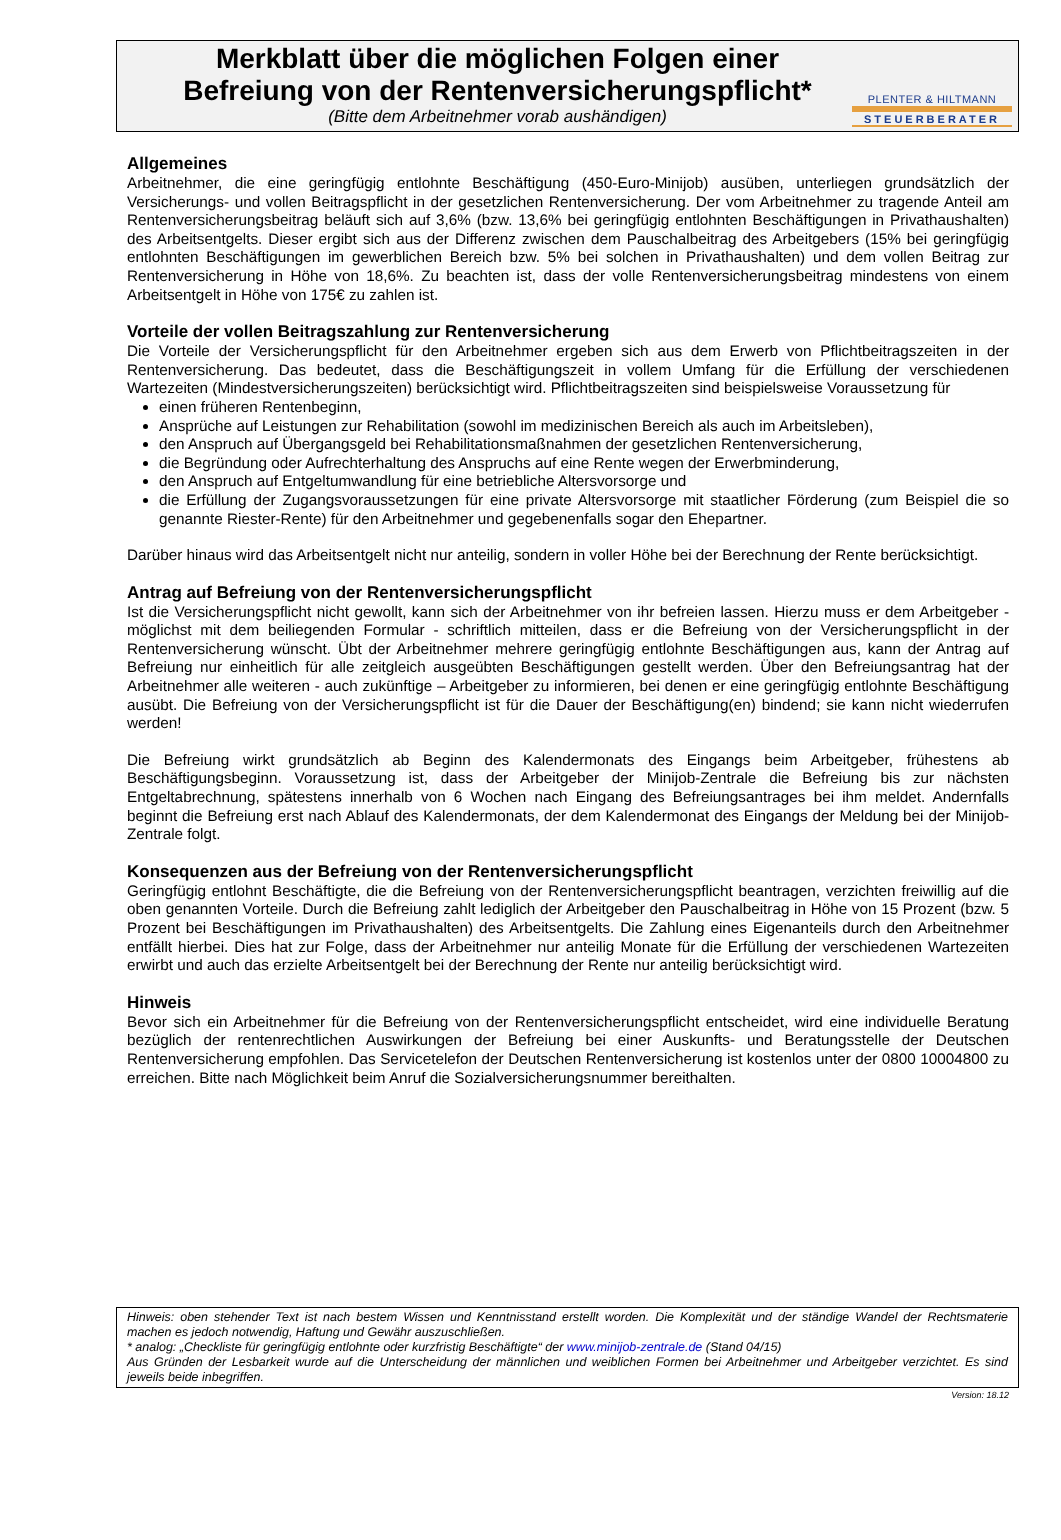Merkblatt über die möglichen Folgen einer Befreiung von der Rentenversicherungspflicht*
(Bitte dem Arbeitnehmer vorab aushändigen)
PLENTER & HILTMANN
STEUERBERATER
Allgemeines
Arbeitnehmer, die eine geringfügig entlohnte Beschäftigung (450-Euro-Minijob) ausüben, unterliegen grundsätzlich der Versicherungs- und vollen Beitragspflicht in der gesetzlichen Rentenversicherung. Der vom Arbeitnehmer zu tragende Anteil am Rentenversicherungsbeitrag beläuft sich auf 3,6% (bzw. 13,6% bei geringfügig entlohnten Beschäftigungen in Privathaushalten) des Arbeitsentgelts. Dieser ergibt sich aus der Differenz zwischen dem Pauschalbeitrag des Arbeitgebers (15% bei geringfügig entlohnten Beschäftigungen im gewerblichen Bereich bzw. 5% bei solchen in Privathaushalten) und dem vollen Beitrag zur Rentenversicherung in Höhe von 18,6%. Zu beachten ist, dass der volle Rentenversicherungsbeitrag mindestens von einem Arbeitsentgelt in Höhe von 175€ zu zahlen ist.
Vorteile der vollen Beitragszahlung zur Rentenversicherung
Die Vorteile der Versicherungspflicht für den Arbeitnehmer ergeben sich aus dem Erwerb von Pflichtbeitragszeiten in der Rentenversicherung. Das bedeutet, dass die Beschäftigungszeit in vollem Umfang für die Erfüllung der verschiedenen Wartezeiten (Mindestversicherungszeiten) berücksichtigt wird. Pflichtbeitragszeiten sind beispielsweise Voraussetzung für
einen früheren Rentenbeginn,
Ansprüche auf Leistungen zur Rehabilitation (sowohl im medizinischen Bereich als auch im Arbeitsleben),
den Anspruch auf Übergangsgeld bei Rehabilitationsmaßnahmen der gesetzlichen Rentenversicherung,
die Begründung oder Aufrechterhaltung des Anspruchs auf eine Rente wegen der Erwerbminderung,
den Anspruch auf Entgeltumwandlung für eine betriebliche Altersvorsorge und
die Erfüllung der Zugangsvoraussetzungen für eine private Altersvorsorge mit staatlicher Förderung (zum Beispiel die so genannte Riester-Rente) für den Arbeitnehmer und gegebenenfalls sogar den Ehepartner.
Darüber hinaus wird das Arbeitsentgelt nicht nur anteilig, sondern in voller Höhe bei der Berechnung der Rente berücksichtigt.
Antrag auf Befreiung von der Rentenversicherungspflicht
Ist die Versicherungspflicht nicht gewollt, kann sich der Arbeitnehmer von ihr befreien lassen. Hierzu muss er dem Arbeitgeber - möglichst mit dem beiliegenden Formular - schriftlich mitteilen, dass er die Befreiung von der Versicherungspflicht in der Rentenversicherung wünscht. Übt der Arbeitnehmer mehrere geringfügig entlohnte Beschäftigungen aus, kann der Antrag auf Befreiung nur einheitlich für alle zeitgleich ausgeübten Beschäftigungen gestellt werden. Über den Befreiungsantrag hat der Arbeitnehmer alle weiteren - auch zukünftige – Arbeitgeber zu informieren, bei denen er eine geringfügig entlohnte Beschäftigung ausübt. Die Befreiung von der Versicherungspflicht ist für die Dauer der Beschäftigung(en) bindend; sie kann nicht wiederrufen werden!
Die Befreiung wirkt grundsätzlich ab Beginn des Kalendermonats des Eingangs beim Arbeitgeber, frühestens ab Beschäftigungsbeginn. Voraussetzung ist, dass der Arbeitgeber der Minijob-Zentrale die Befreiung bis zur nächsten Entgeltabrechnung, spätestens innerhalb von 6 Wochen nach Eingang des Befreiungsantrages bei ihm meldet. Andernfalls beginnt die Befreiung erst nach Ablauf des Kalendermonats, der dem Kalendermonat des Eingangs der Meldung bei der Minijob-Zentrale folgt.
Konsequenzen aus der Befreiung von der Rentenversicherungspflicht
Geringfügig entlohnt Beschäftigte, die die Befreiung von der Rentenversicherungspflicht beantragen, verzichten freiwillig auf die oben genannten Vorteile. Durch die Befreiung zahlt lediglich der Arbeitgeber den Pauschalbeitrag in Höhe von 15 Prozent (bzw. 5 Prozent bei Beschäftigungen im Privathaushalten) des Arbeitsentgelts. Die Zahlung eines Eigenanteils durch den Arbeitnehmer entfällt hierbei. Dies hat zur Folge, dass der Arbeitnehmer nur anteilig Monate für die Erfüllung der verschiedenen Wartezeiten erwirbt und auch das erzielte Arbeitsentgelt bei der Berechnung der Rente nur anteilig berücksichtigt wird.
Hinweis
Bevor sich ein Arbeitnehmer für die Befreiung von der Rentenversicherungspflicht entscheidet, wird eine individuelle Beratung bezüglich der rentenrechtlichen Auswirkungen der Befreiung bei einer Auskunfts- und Beratungsstelle der Deutschen Rentenversicherung empfohlen. Das Servicetelefon der Deutschen Rentenversicherung ist kostenlos unter der 0800 10004800 zu erreichen. Bitte nach Möglichkeit beim Anruf die Sozialversicherungsnummer bereithalten.
Hinweis: oben stehender Text ist nach bestem Wissen und Kenntnisstand erstellt worden. Die Komplexität und der ständige Wandel der Rechtsmaterie machen es jedoch notwendig, Haftung und Gewähr auszuschließen.
* analog: „Checkliste für geringfügig entlohnte oder kurzfristig Beschäftigte“ der www.minijob-zentrale.de (Stand 04/15)
Aus Gründen der Lesbarkeit wurde auf die Unterscheidung der männlichen und weiblichen Formen bei Arbeitnehmer und Arbeitgeber verzichtet. Es sind jeweils beide inbegriffen.
Version: 18.12